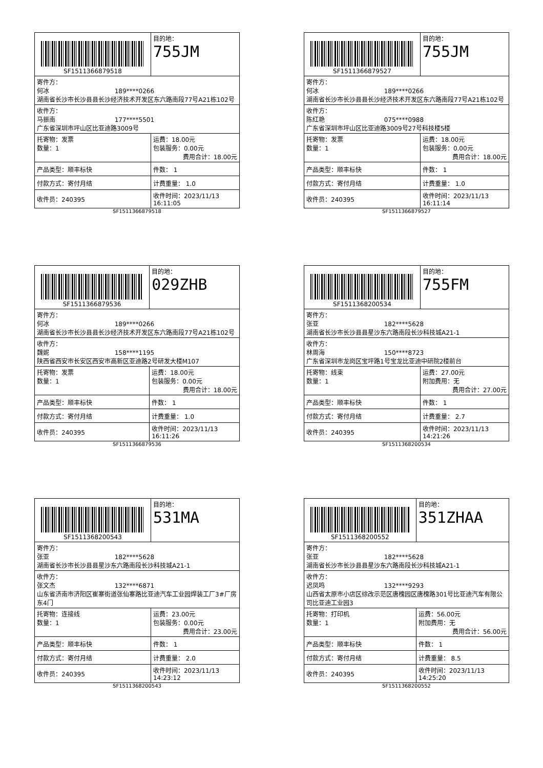| SF1511366879518 | | 目的地： 755JM |
| 寄件方： 何冰 189****0266 湖南省长沙市长沙县县长沙经济技术开发区东六路南段77号A21栋102号 | | |
| 收件方： 马振南 177****5501 广东省深圳市坪山区比亚迪路3009号 | | |
| 托寄物：发票 数量：1 | 运费：18.00元 包装服务：0.00元 费用合计：18.00元 | |
| 产品类型：顺丰标快 | 件数： 1 | |
| 付款方式：寄付月结 | 计费重量： 1.0 | |
| 收件员：240395 | 收件时间：2023/11/13 16:11:05 | |
SF1511366879518
| SF1511366879527 | | 目的地： 755JM |
| 寄件方： 何冰 189****0266 湖南省长沙市长沙县县长沙经济技术开发区东六路南段77号A21栋102号 | | |
| 收件方： 陈红艳 075****0988 广东省深圳市坪山区比亚迪路3009号27号科技楼5楼 | | |
| 托寄物：发票 数量：1 | 运费：18.00元 包装服务：0.00元 费用合计：18.00元 | |
| 产品类型：顺丰标快 | 件数： 1 | |
| 付款方式：寄付月结 | 计费重量： 1.0 | |
| 收件员：240395 | 收件时间：2023/11/13 16:11:14 | |
SF1511366879527
| SF1511366879536 | | 目的地： 029ZHB |
| 寄件方： 何冰 189****0266 湖南省长沙市长沙县县长沙经济技术开发区东六路南段77号A21栋102号 | | |
| 收件方： 魏妮 158****1195 陕西省西安市长安区西安市高新区亚迪路2号研发大楼M107 | | |
| 托寄物：发票 数量：1 | 运费：18.00元 包装服务：0.00元 费用合计：18.00元 | |
| 产品类型：顺丰标快 | 件数： 1 | |
| 付款方式：寄付月结 | 计费重量： 1.0 | |
| 收件员：240395 | 收件时间：2023/11/13 16:11:26 | |
SF1511366879536
| SF1511368200534 | | 目的地： 755FM |
| 寄件方： 张亚 182****5628 湖南省长沙市长沙县县星沙东六路南段长沙科技城A21-1 | | |
| 收件方： 林周海 150****8723 广东省深圳市龙岗区宝坪路1号宝龙比亚迪中研院2楼前台 | | |
| 托寄物：线束 数量：1 | 运费：27.00元 附加费用：无 费用合计：27.00元 | |
| 产品类型：顺丰标快 | 件数： 1 | |
| 付款方式：寄付月结 | 计费重量： 2.7 | |
| 收件员：240395 | 收件时间：2023/11/13 14:21:26 | |
SF1511368200534
| SF1511368200543 | | 目的地： 531MA |
| 寄件方： 张亚 182****5628 湖南省长沙市长沙县县星沙东六路南段长沙科技城A21-1 | | |
| 收件方： 张文杰 132****6871 山东省济南市济阳区崔寨街道张仙寨路比亚迪汽车工业园焊装工厂3#厂房东4门 | | |
| 托寄物：连接线 数量：1 | 运费：23.00元 包装服务：0.00元 费用合计：23.00元 | |
| 产品类型：顺丰标快 | 件数： 1 | |
| 付款方式：寄付月结 | 计费重量： 2.0 | |
| 收件员：240395 | 收件时间：2023/11/13 14:23:12 | |
SF1511368200543
| SF1511368200552 | | 目的地： 351ZHAA |
| 寄件方： 张亚 182****5628 湖南省长沙市长沙县县星沙东六路南段长沙科技城A21-1 | | |
| 收件方： 迟凤鸣 132****9293 山西省太原市小店区综改示范区唐槐园区唐槐路301号比亚迪汽车有限公司比亚迪工业园3 | | |
| 托寄物：打印机 数量：1 | 运费：56.00元 附加费用：无 费用合计：56.00元 | |
| 产品类型：顺丰标快 | 件数： 1 | |
| 付款方式：寄付月结 | 计费重量： 8.5 | |
| 收件员：240395 | 收件时间：2023/11/13 14:25:20 | |
SF1511368200552